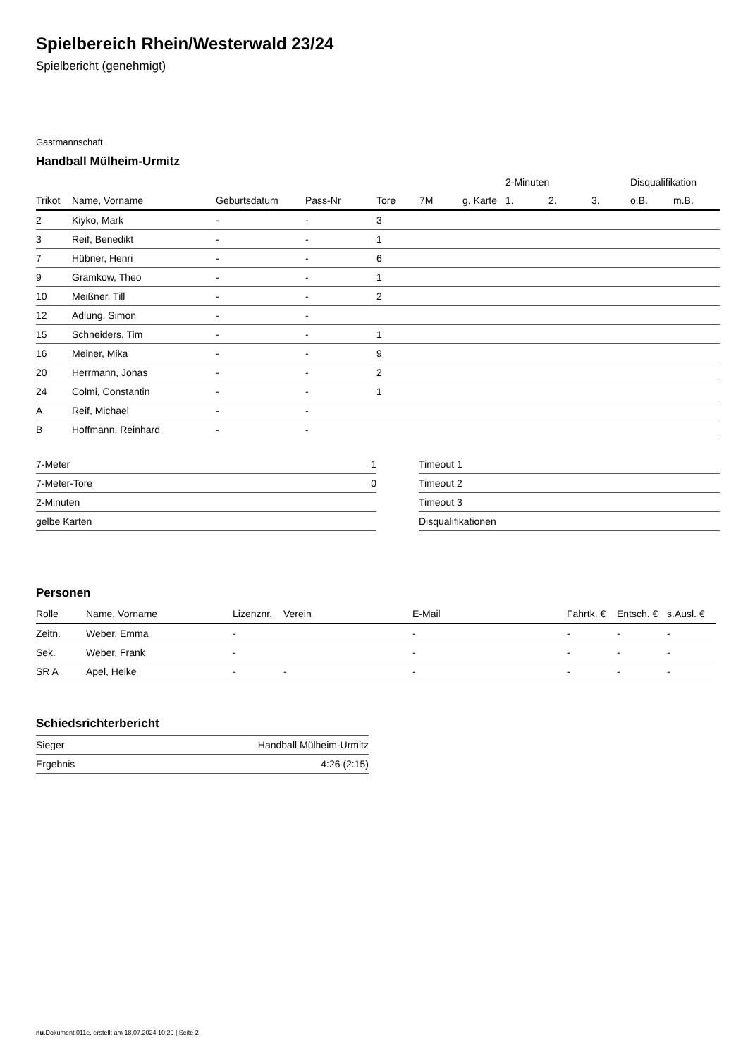Spielbereich Rhein/Westerwald 23/24
Spielbericht (genehmigt)
Gastmannschaft
Handball Mülheim-Urmitz
| | | | | | | | 2-Minuten | | | Disqualifikation | |
| --- | --- | --- | --- | --- | --- | --- | --- | --- | --- | --- | --- |
| Trikot | Name, Vorname | Geburtsdatum | Pass-Nr | Tore | 7M | g. Karte | 1. | 2. | 3. | o.B. | m.B. |
| 2 | Kiyko, Mark | - | - | 3 | | | | | | | |
| 3 | Reif, Benedikt | - | - | 1 | | | | | | | |
| 7 | Hübner, Henri | - | - | 6 | | | | | | | |
| 9 | Gramkow, Theo | - | - | 1 | | | | | | | |
| 10 | Meißner, Till | - | - | 2 | | | | | | | |
| 12 | Adlung, Simon | - | - | | | | | | | | |
| 15 | Schneiders, Tim | - | - | 1 | | | | | | | |
| 16 | Meiner, Mika | - | - | 9 | | | | | | | |
| 20 | Herrmann, Jonas | - | - | 2 | | | | | | | |
| 24 | Colmi, Constantin | - | - | 1 | | | | | | | |
| A | Reif, Michael | - | - | | | | | | | | |
| B | Hoffmann, Reinhard | - | - | | | | | | | | |
| 7-Meter | 1 |
| 7-Meter-Tore | 0 |
| 2-Minuten | |
| gelbe Karten | |
| Timeout 1 |
| Timeout 2 |
| Timeout 3 |
| Disqualifikationen |
Personen
| Rolle | Name, Vorname | Lizenznr. | Verein | E-Mail | Fahrtk. € | Entsch. € | s.Ausl. € |
| --- | --- | --- | --- | --- | --- | --- | --- |
| Zeitn. | Weber, Emma | - | | - | - | - | - |
| Sek. | Weber, Frank | - | | - | - | - | - |
| SR A | Apel, Heike | - | - | - | - | - | - |
Schiedsrichterbericht
| Sieger | Handball Mülheim-Urmitz |
| Ergebnis | 4:26 (2:15) |
nu.Dokument 011e, erstellt am 18.07.2024 10:29 | Seite 2